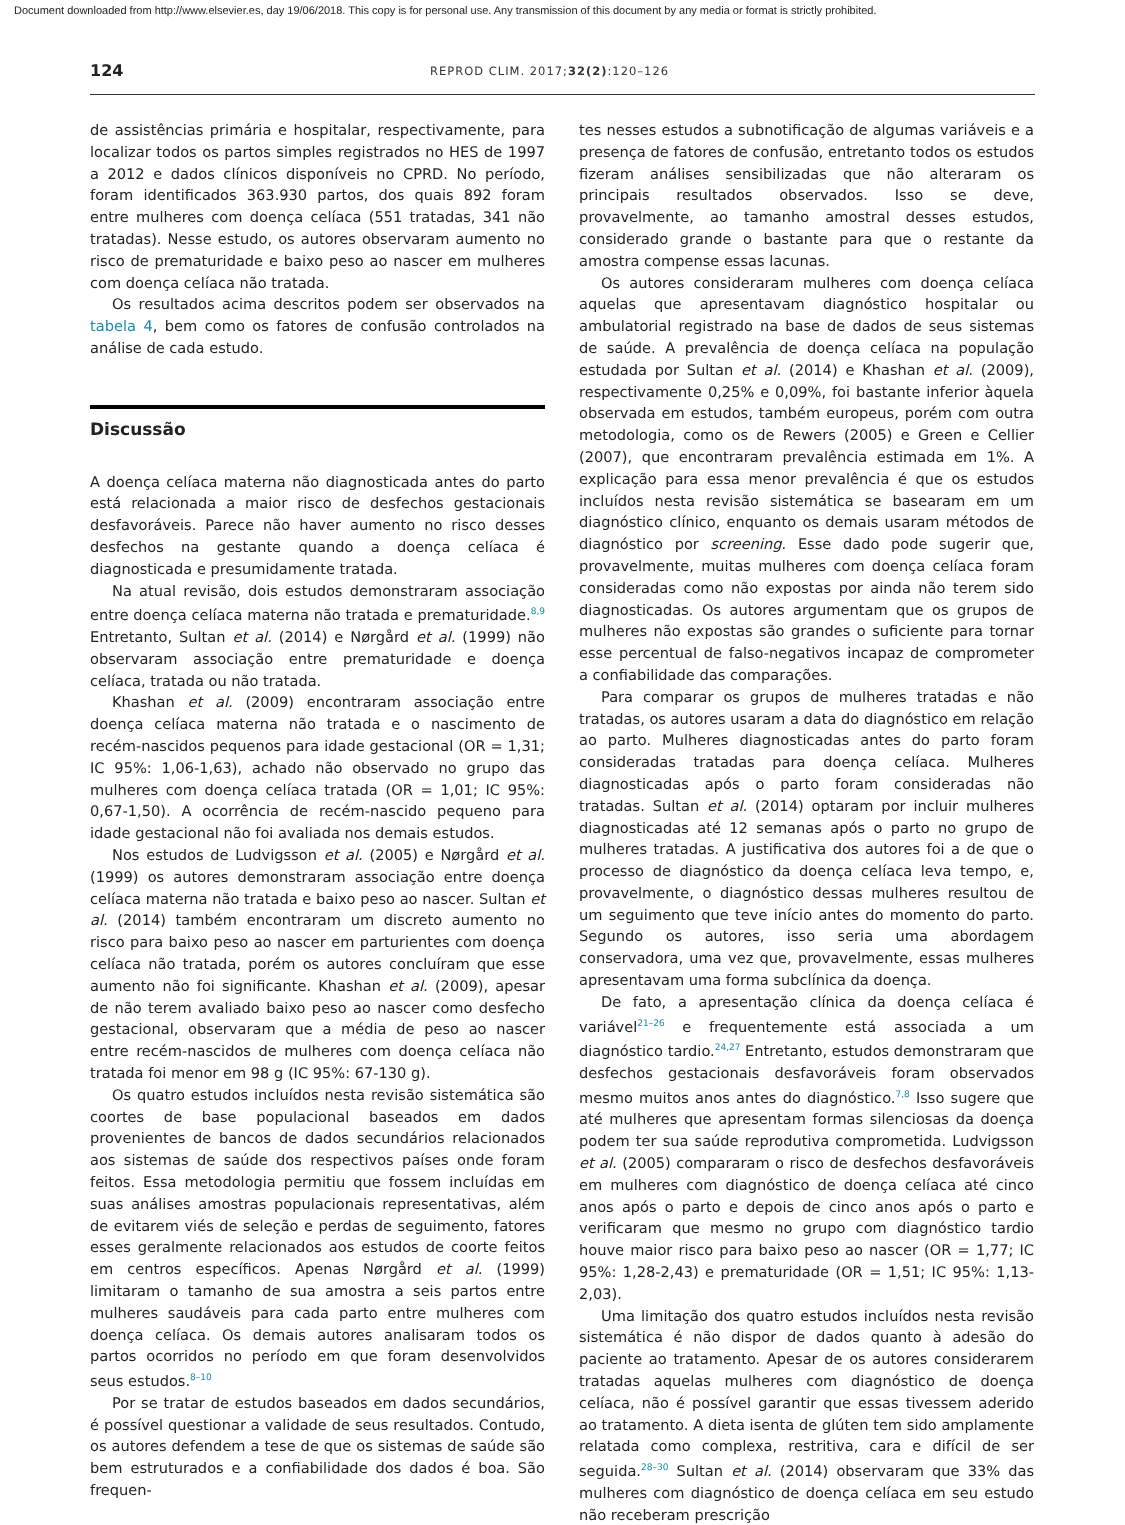Document downloaded from http://www.elsevier.es, day 19/06/2018. This copy is for personal use. Any transmission of this document by any media or format is strictly prohibited.
124
REPROD CLIM. 2017;32(2):120–126
de assistências primária e hospitalar, respectivamente, para localizar todos os partos simples registrados no HES de 1997 a 2012 e dados clínicos disponíveis no CPRD. No período, foram identificados 363.930 partos, dos quais 892 foram entre mulheres com doença celíaca (551 tratadas, 341 não tratadas). Nesse estudo, os autores observaram aumento no risco de prematuridade e baixo peso ao nascer em mulheres com doença celíaca não tratada.
Os resultados acima descritos podem ser observados na tabela 4, bem como os fatores de confusão controlados na análise de cada estudo.
Discussão
A doença celíaca materna não diagnosticada antes do parto está relacionada a maior risco de desfechos gestacionais desfavoráveis. Parece não haver aumento no risco desses desfechos na gestante quando a doença celíaca é diagnosticada e presumidamente tratada.
Na atual revisão, dois estudos demonstraram associação entre doença celíaca materna não tratada e prematuridade.<sup>8,9</sup> Entretanto, Sultan et al. (2014) e Nørgård et al. (1999) não observaram associação entre prematuridade e doença celíaca, tratada ou não tratada.
Khashan et al. (2009) encontraram associação entre doença celíaca materna não tratada e o nascimento de recém-nascidos pequenos para idade gestacional (OR = 1,31; IC 95%: 1,06-1,63), achado não observado no grupo das mulheres com doença celíaca tratada (OR = 1,01; IC 95%: 0,67-1,50). A ocorrência de recém-nascido pequeno para idade gestacional não foi avaliada nos demais estudos.
Nos estudos de Ludvigsson et al. (2005) e Nørgård et al. (1999) os autores demonstraram associação entre doença celíaca materna não tratada e baixo peso ao nascer. Sultan et al. (2014) também encontraram um discreto aumento no risco para baixo peso ao nascer em parturientes com doença celíaca não tratada, porém os autores concluíram que esse aumento não foi significante. Khashan et al. (2009), apesar de não terem avaliado baixo peso ao nascer como desfecho gestacional, observaram que a média de peso ao nascer entre recém-nascidos de mulheres com doença celíaca não tratada foi menor em 98 g (IC 95%: 67-130 g).
Os quatro estudos incluídos nesta revisão sistemática são coortes de base populacional baseados em dados provenientes de bancos de dados secundários relacionados aos sistemas de saúde dos respectivos países onde foram feitos. Essa metodologia permitiu que fossem incluídas em suas análises amostras populacionais representativas, além de evitarem viés de seleção e perdas de seguimento, fatores esses geralmente relacionados aos estudos de coorte feitos em centros específicos. Apenas Nørgård et al. (1999) limitaram o tamanho de sua amostra a seis partos entre mulheres saudáveis para cada parto entre mulheres com doença celíaca. Os demais autores analisaram todos os partos ocorridos no período em que foram desenvolvidos seus estudos.<sup>8–10</sup>
Por se tratar de estudos baseados em dados secundários, é possível questionar a validade de seus resultados. Contudo, os autores defendem a tese de que os sistemas de saúde são bem estruturados e a confiabilidade dos dados é boa. São frequen-
tes nesses estudos a subnotificação de algumas variáveis e a presença de fatores de confusão, entretanto todos os estudos fizeram análises sensibilizadas que não alteraram os principais resultados observados. Isso se deve, provavelmente, ao tamanho amostral desses estudos, considerado grande o bastante para que o restante da amostra compense essas lacunas.
Os autores consideraram mulheres com doença celíaca aquelas que apresentavam diagnóstico hospitalar ou ambulatorial registrado na base de dados de seus sistemas de saúde. A prevalência de doença celíaca na população estudada por Sultan et al. (2014) e Khashan et al. (2009), respectivamente 0,25% e 0,09%, foi bastante inferior àquela observada em estudos, também europeus, porém com outra metodologia, como os de Rewers (2005) e Green e Cellier (2007), que encontraram prevalência estimada em 1%. A explicação para essa menor prevalência é que os estudos incluídos nesta revisão sistemática se basearam em um diagnóstico clínico, enquanto os demais usaram métodos de diagnóstico por screening. Esse dado pode sugerir que, provavelmente, muitas mulheres com doença celíaca foram consideradas como não expostas por ainda não terem sido diagnosticadas. Os autores argumentam que os grupos de mulheres não expostas são grandes o suficiente para tornar esse percentual de falso-negativos incapaz de comprometer a confiabilidade das comparações.
Para comparar os grupos de mulheres tratadas e não tratadas, os autores usaram a data do diagnóstico em relação ao parto. Mulheres diagnosticadas antes do parto foram consideradas tratadas para doença celíaca. Mulheres diagnosticadas após o parto foram consideradas não tratadas. Sultan et al. (2014) optaram por incluir mulheres diagnosticadas até 12 semanas após o parto no grupo de mulheres tratadas. A justificativa dos autores foi a de que o processo de diagnóstico da doença celíaca leva tempo, e, provavelmente, o diagnóstico dessas mulheres resultou de um seguimento que teve início antes do momento do parto. Segundo os autores, isso seria uma abordagem conservadora, uma vez que, provavelmente, essas mulheres apresentavam uma forma subclínica da doença.
De fato, a apresentação clínica da doença celíaca é variável<sup>21–26</sup> e frequentemente está associada a um diagnóstico tardio.<sup>24,27</sup> Entretanto, estudos demonstraram que desfechos gestacionais desfavoráveis foram observados mesmo muitos anos antes do diagnóstico.<sup>7,8</sup> Isso sugere que até mulheres que apresentam formas silenciosas da doença podem ter sua saúde reprodutiva comprometida. Ludvigsson et al. (2005) compararam o risco de desfechos desfavoráveis em mulheres com diagnóstico de doença celíaca até cinco anos após o parto e depois de cinco anos após o parto e verificaram que mesmo no grupo com diagnóstico tardio houve maior risco para baixo peso ao nascer (OR = 1,77; IC 95%: 1,28-2,43) e prematuridade (OR = 1,51; IC 95%: 1,13-2,03).
Uma limitação dos quatro estudos incluídos nesta revisão sistemática é não dispor de dados quanto à adesão do paciente ao tratamento. Apesar de os autores considerarem tratadas aquelas mulheres com diagnóstico de doença celíaca, não é possível garantir que essas tivessem aderido ao tratamento. A dieta isenta de glúten tem sido amplamente relatada como complexa, restritiva, cara e difícil de ser seguida.<sup>28–30</sup> Sultan et al. (2014) observaram que 33% das mulheres com diagnóstico de doença celíaca em seu estudo não receberam prescrição